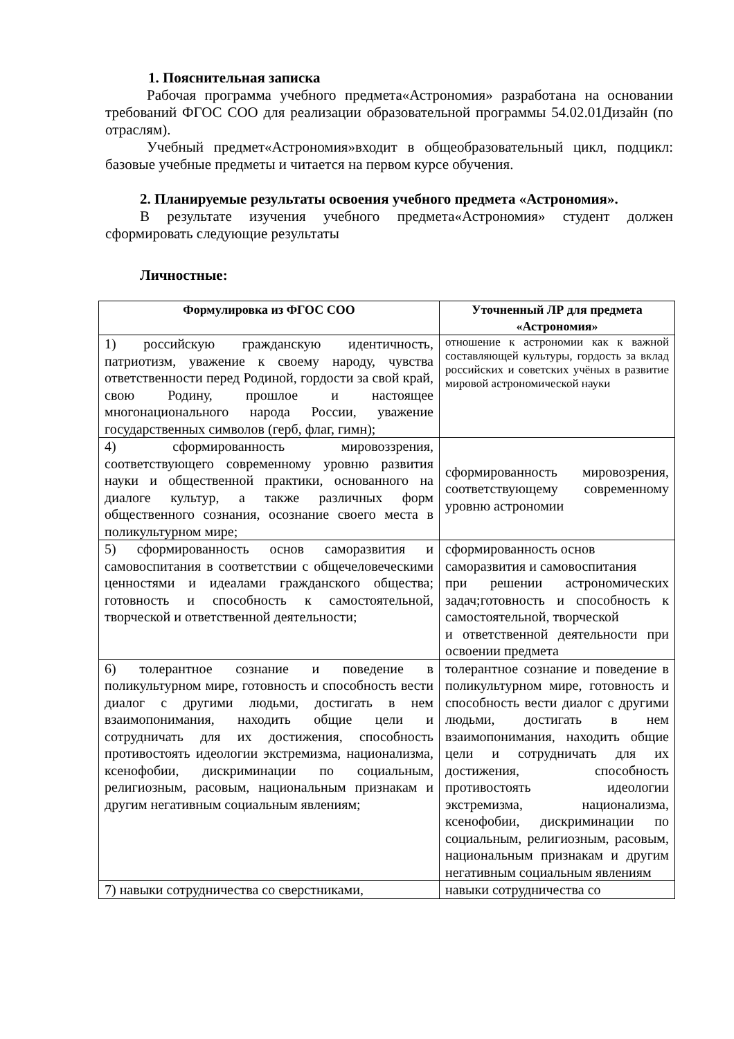1. Пояснительная записка
Рабочая программа учебного предмета«Астрономия» разработана на основании требований ФГОС СОО для реализации образовательной программы 54.02.01Дизайн (по отраслям).
Учебный предмет«Астрономия»входит в общеобразовательный цикл, подцикл: базовые учебные предметы и читается на первом курсе обучения.
2. Планируемые результаты освоения учебного предмета «Астрономия».
В результате изучения учебного предмета«Астрономия» студент должен сформировать следующие результаты
Личностные:
| Формулировка из ФГОС СОО | Уточненный ЛР для предмета «Астрономия» |
| --- | --- |
| 1) российскую гражданскую идентичность, патриотизм, уважение к своему народу, чувства ответственности перед Родиной, гордости за свой край, свою Родину, прошлое и настоящее многонационального народа России, уважение государственных символов (герб, флаг, гимн); | отношение к астрономии как к важной составляющей культуры, гордость за вклад российских и советских учёных в развитие мировой астрономической науки |
| 4) сформированность мировоззрения, соответствующего современному уровню развития науки и общественной практики, основанного на диалоге культур, а также различных форм общественного сознания, осознание своего места в поликультурном мире; | сформированность мировозрения, соответствующему современному уровню астрономии |
| 5) сформированность основ саморазвития и самовоспитания в соответствии с общечеловеческими ценностями и идеалами гражданского общества; готовность и способность к самостоятельной, творческой и ответственной деятельности; | сформированность основ саморазвития и самовоспитания при решении астрономических задач;готовность и способность к самостоятельной, творческой и ответственной деятельности при освоении предмета |
| 6) толерантное сознание и поведение в поликультурном мире, готовность и способность вести диалог с другими людьми, достигать в нем взаимопонимания, находить общие цели и сотрудничать для их достижения, способность противостоять идеологии экстремизма, национализма, ксенофобии, дискриминации по социальным, религиозным, расовым, национальным признакам и другим негативным социальным явлениям; | толерантное сознание и поведение в поликультурном мире, готовность и способность вести диалог с другими людьми, достигать в нем взаимопонимания, находить общие цели и сотрудничать для их достижения, способность противостоять идеологии экстремизма, национализма, ксенофобии, дискриминации по социальным, религиозным, расовым, национальным признакам и другим негативным социальным явлениям |
| 7) навыки сотрудничества со сверстниками, | навыки сотрудничества со |